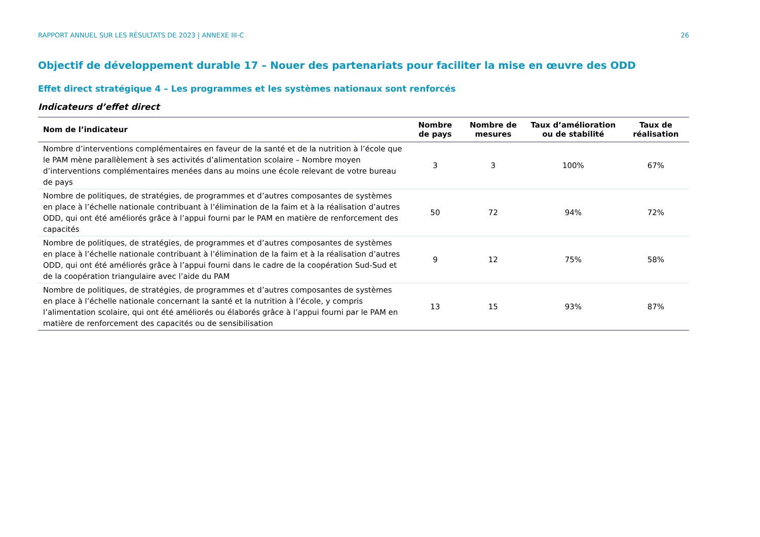RAPPORT ANNUEL SUR LES RÉSULTATS DE 2023 | ANNEXE III-C 26
Objectif de développement durable 17 – Nouer des partenariats pour faciliter la mise en œuvre des ODD
Effet direct stratégique 4 – Les programmes et les systèmes nationaux sont renforcés
Indicateurs d’effet direct
| Nom de l’indicateur | Nombre de pays | Nombre de mesures | Taux d’amélioration ou de stabilité | Taux de réalisation |
| --- | --- | --- | --- | --- |
| Nombre d’interventions complémentaires en faveur de la santé et de la nutrition à l’école que le PAM mène parallèlement à ses activités d’alimentation scolaire – Nombre moyen d’interventions complémentaires menées dans au moins une école relevant de votre bureau de pays | 3 | 3 | 100% | 67% |
| Nombre de politiques, de stratégies, de programmes et d’autres composantes de systèmes en place à l’échelle nationale contribuant à l’élimination de la faim et à la réalisation d’autres ODD, qui ont été améliorés grâce à l’appui fourni par le PAM en matière de renforcement des capacités | 50 | 72 | 94% | 72% |
| Nombre de politiques, de stratégies, de programmes et d’autres composantes de systèmes en place à l’échelle nationale contribuant à l’élimination de la faim et à la réalisation d’autres ODD, qui ont été améliorés grâce à l’appui fourni dans le cadre de la coopération Sud-Sud et de la coopération triangulaire avec l’aide du PAM | 9 | 12 | 75% | 58% |
| Nombre de politiques, de stratégies, de programmes et d’autres composantes de systèmes en place à l’échelle nationale concernant la santé et la nutrition à l’école, y compris l’alimentation scolaire, qui ont été améliorés ou élaborés grâce à l’appui fourni par le PAM en matière de renforcement des capacités ou de sensibilisation | 13 | 15 | 93% | 87% |